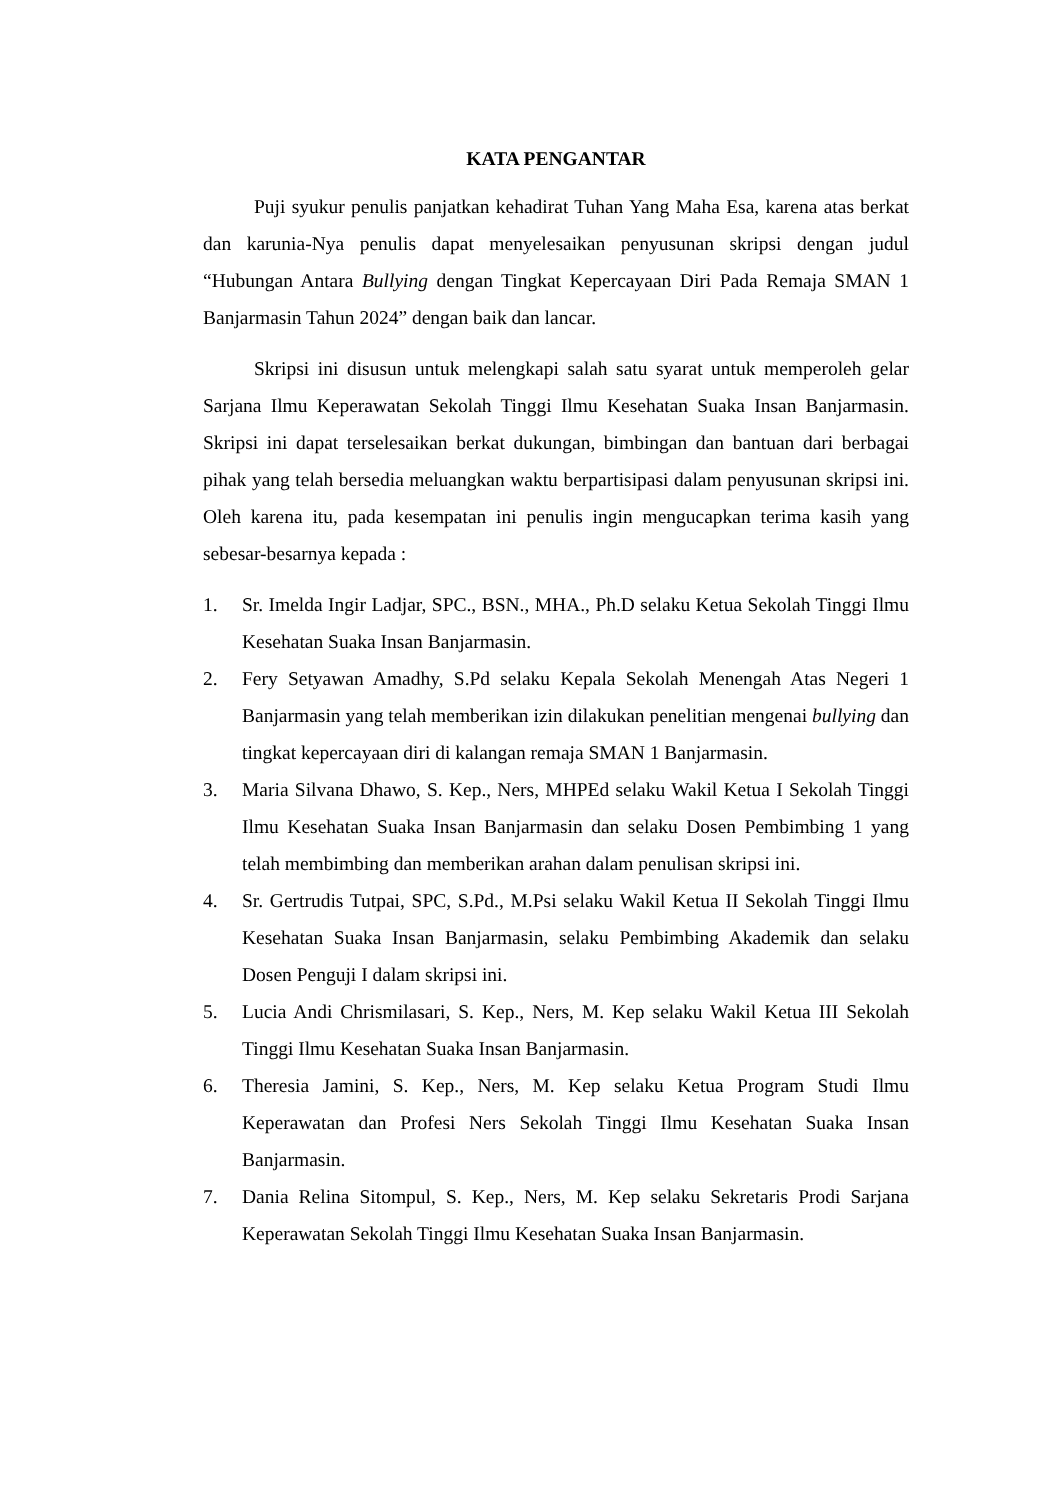KATA PENGANTAR
Puji syukur penulis panjatkan kehadirat Tuhan Yang Maha Esa, karena atas berkat dan karunia-Nya penulis dapat menyelesaikan penyusunan skripsi dengan judul “Hubungan Antara Bullying dengan Tingkat Kepercayaan Diri Pada Remaja SMAN 1 Banjarmasin Tahun 2024” dengan baik dan lancar.
Skripsi ini disusun untuk melengkapi salah satu syarat untuk memperoleh gelar Sarjana Ilmu Keperawatan Sekolah Tinggi Ilmu Kesehatan Suaka Insan Banjarmasin. Skripsi ini dapat terselesaikan berkat dukungan, bimbingan dan bantuan dari berbagai pihak yang telah bersedia meluangkan waktu berpartisipasi dalam penyusunan skripsi ini. Oleh karena itu, pada kesempatan ini penulis ingin mengucapkan terima kasih yang sebesar-besarnya kepada :
1. Sr. Imelda Ingir Ladjar, SPC., BSN., MHA., Ph.D selaku Ketua Sekolah Tinggi Ilmu Kesehatan Suaka Insan Banjarmasin.
2. Fery Setyawan Amadhy, S.Pd selaku Kepala Sekolah Menengah Atas Negeri 1 Banjarmasin yang telah memberikan izin dilakukan penelitian mengenai bullying dan tingkat kepercayaan diri di kalangan remaja SMAN 1 Banjarmasin.
3. Maria Silvana Dhawo, S. Kep., Ners, MHPEd selaku Wakil Ketua I Sekolah Tinggi Ilmu Kesehatan Suaka Insan Banjarmasin dan selaku Dosen Pembimbing 1 yang telah membimbing dan memberikan arahan dalam penulisan skripsi ini.
4. Sr. Gertrudis Tutpai, SPC, S.Pd., M.Psi selaku Wakil Ketua II Sekolah Tinggi Ilmu Kesehatan Suaka Insan Banjarmasin, selaku Pembimbing Akademik dan selaku Dosen Penguji I dalam skripsi ini.
5. Lucia Andi Chrismilasari, S. Kep., Ners, M. Kep selaku Wakil Ketua III Sekolah Tinggi Ilmu Kesehatan Suaka Insan Banjarmasin.
6. Theresia Jamini, S. Kep., Ners, M. Kep selaku Ketua Program Studi Ilmu Keperawatan dan Profesi Ners Sekolah Tinggi Ilmu Kesehatan Suaka Insan Banjarmasin.
7. Dania Relina Sitompul, S. Kep., Ners, M. Kep selaku Sekretaris Prodi Sarjana Keperawatan Sekolah Tinggi Ilmu Kesehatan Suaka Insan Banjarmasin.